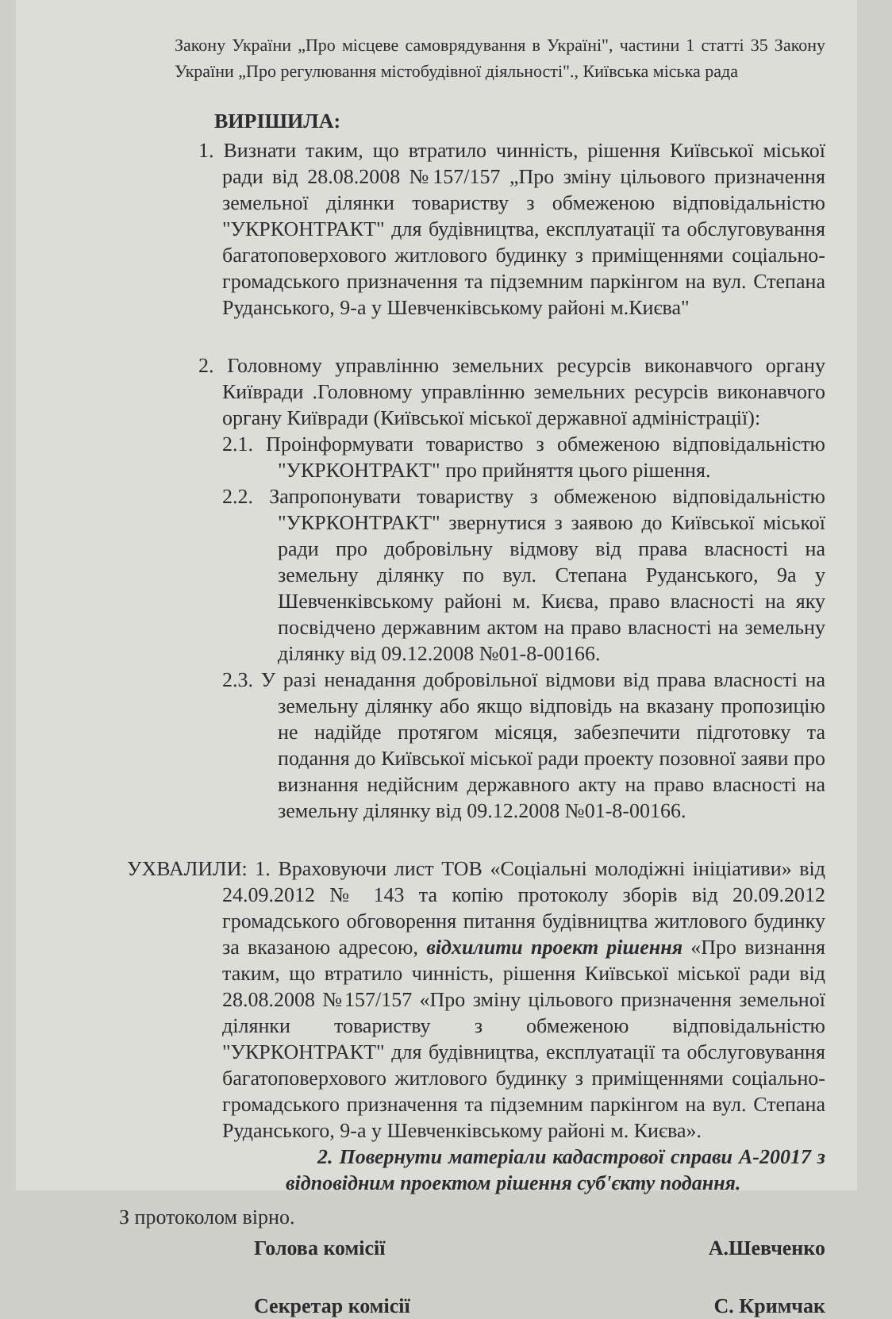Закону України „Про місцеве самоврядування в Україні", частини 1 статті 35 Закону України „Про регулювання містобудівної діяльності"., Київська міська рада
ВИРІШИЛА:
1. Визнати таким, що втратило чинність, рішення Київської міської ради від 28.08.2008 №157/157 „Про зміну цільового призначення земельної ділянки товариству з обмеженою відповідальністю "УКРКОНТРАКТ" для будівництва, експлуатації та обслуговування багатоповерхового житлового будинку з приміщеннями соціально-громадського призначення та підземним паркінгом на вул. Степана Руданського, 9-а у Шевченківському районі м.Києва"
2. Головному управлінню земельних ресурсів виконавчого органу Київради .Головному управлінню земельних ресурсів виконавчого органу Київради (Київської міської державної адміністрації):
2.1. Проінформувати товариство з обмеженою відповідальністю "УКРКОНТРАКТ" про прийняття цього рішення.
2.2. Запропонувати товариству з обмеженою відповідальністю "УКРКОНТРАКТ" звернутися з заявою до Київської міської ради про добровільну відмову від права власності на земельну ділянку по вул. Степана Руданського, 9а у Шевченківському районі м. Києва, право власності на яку посвідчено державним актом на право власності на земельну ділянку від 09.12.2008 №01-8-00166.
2.3. У разі ненадання добровільної відмови від права власності на земельну ділянку або якщо відповідь на вказану пропозицію не надійде протягом місяця, забезпечити підготовку та подання до Київської міської ради проекту позовної заяви про визнання недійсним державного акту на право власності на земельну ділянку від 09.12.2008 №01-8-00166.
УХВАЛИЛИ: 1. Враховуючи лист ТОВ «Соціальні молодіжні ініціативи» від 24.09.2012 № 143 та копію протоколу зборів від 20.09.2012 громадського обговорення питання будівництва житлового будинку за вказаною адресою, відхилити проект рішення «Про визнання таким, що втратило чинність, рішення Київської міської ради від 28.08.2008 №157/157 «Про зміну цільового призначення земельної ділянки товариству з обмеженою відповідальністю "УКРКОНТРАКТ" для будівництва, експлуатації та обслуговування багатоповерхового житлового будинку з приміщеннями соціально-громадського призначення та підземним паркінгом на вул. Степана Руданського, 9-а у Шевченківському районі м. Києва».
2. Повернути матеріали кадастрової справи А-20017 з відповідним проектом рішення суб'єкту подання.
З протоколом вірно.
Голова комісії А.Шевченко
Секретар комісії С. Кримчак